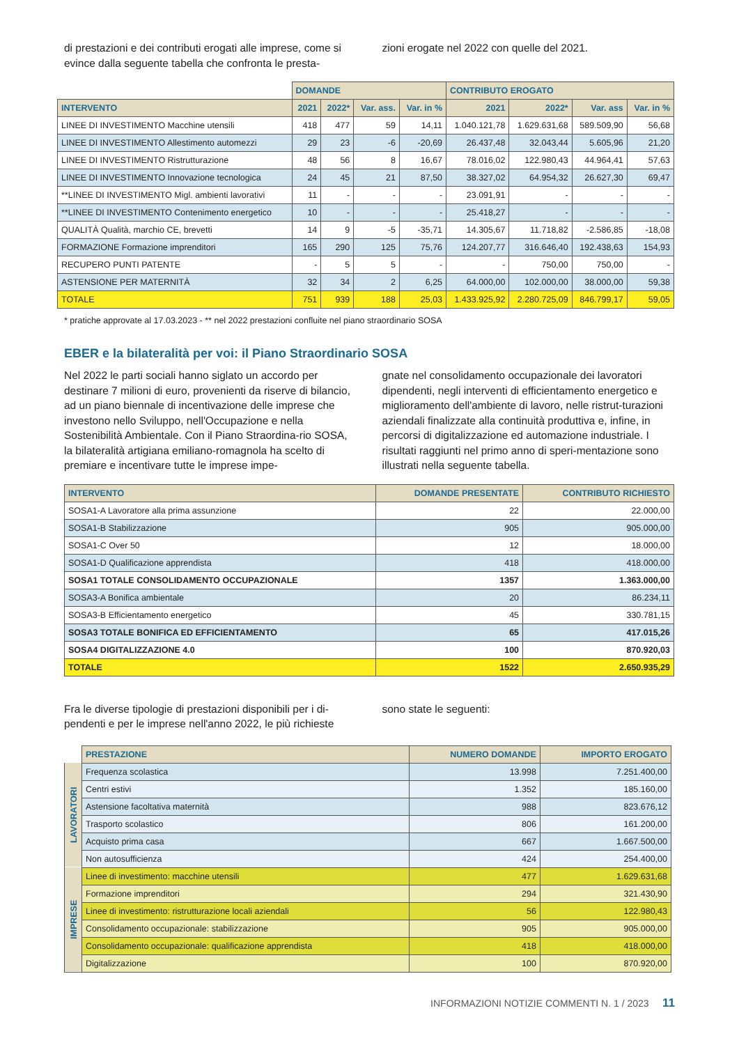di prestazioni e dei contributi erogati alle imprese, come si evince dalla seguente tabella che confronta le presta-
zioni erogate nel 2022 con quelle del 2021.
| | DOMANDE | | | | CONTRIBUTO EROGATO | | | |
| --- | --- | --- | --- | --- | --- | --- | --- | --- |
| INTERVENTO | 2021 | 2022* | Var. ass. | Var. in % | 2021 | 2022* | Var. ass | Var. in % |
| LINEE DI INVESTIMENTO Macchine utensili | 418 | 477 | 59 | 14,11 | 1.040.121,78 | 1.629.631,68 | 589.509,90 | 56,68 |
| LINEE DI INVESTIMENTO Allestimento automezzi | 29 | 23 | -6 | -20,69 | 26.437,48 | 32.043,44 | 5.605,96 | 21,20 |
| LINEE DI INVESTIMENTO Ristrutturazione | 48 | 56 | 8 | 16,67 | 78.016,02 | 122.980,43 | 44.964,41 | 57,63 |
| LINEE DI INVESTIMENTO Innovazione tecnologica | 24 | 45 | 21 | 87,50 | 38.327,02 | 64.954,32 | 26.627,30 | 69,47 |
| **LINEE DI INVESTIMENTO Migl. ambienti lavorativi | 11 | - | - | - | 23.091,91 | - | - | - |
| **LINEE DI INVESTIMENTO Contenimento energetico | 10 | - | - | - | 25.418,27 | - | - | - |
| QUALITÀ Qualità, marchio CE, brevetti | 14 | 9 | -5 | -35,71 | 14.305,67 | 11.718,82 | -2.586,85 | -18,08 |
| FORMAZIONE Formazione imprenditori | 165 | 290 | 125 | 75,76 | 124.207,77 | 316.646,40 | 192.438,63 | 154,93 |
| RECUPERO PUNTI PATENTE | - | 5 | 5 | - | - | 750,00 | 750,00 | - |
| ASTENSIONE PER MATERNITÀ | 32 | 34 | 2 | 6,25 | 64.000,00 | 102.000,00 | 38.000,00 | 59,38 |
| TOTALE | 751 | 939 | 188 | 25,03 | 1.433.925,92 | 2.280.725,09 | 846.799,17 | 59,05 |
* pratiche approvate al 17.03.2023 - ** nel 2022 prestazioni confluite nel piano straordinario SOSA
EBER e la bilateralità per voi: il Piano Straordinario SOSA
Nel 2022 le parti sociali hanno siglato un accordo per destinare 7 milioni di euro, provenienti da riserve di bilancio, ad un piano biennale di incentivazione delle imprese che investono nello Sviluppo, nell'Occupazione e nella Sostenibilità Ambientale. Con il Piano Straordina-rio SOSA, la bilateralità artigiana emiliano-romagnola ha scelto di premiare e incentivare tutte le imprese impe-
gnate nel consolidamento occupazionale dei lavoratori dipendenti, negli interventi di efficientamento energetico e miglioramento dell'ambiente di lavoro, nelle ristrut-turazioni aziendali finalizzate alla continuità produttiva e, infine, in percorsi di digitalizzazione ed automazione industriale. I risultati raggiunti nel primo anno di speri-mentazione sono illustrati nella seguente tabella.
| INTERVENTO | DOMANDE PRESENTATE | CONTRIBUTO RICHIESTO |
| --- | --- | --- |
| SOSA1-A Lavoratore alla prima assunzione | 22 | 22.000,00 |
| SOSA1-B Stabilizzazione | 905 | 905.000,00 |
| SOSA1-C Over 50 | 12 | 18.000,00 |
| SOSA1-D Qualificazione apprendista | 418 | 418.000,00 |
| SOSA1 TOTALE CONSOLIDAMENTO OCCUPAZIONALE | 1357 | 1.363.000,00 |
| SOSA3-A Bonifica ambientale | 20 | 86.234,11 |
| SOSA3-B Efficientamento energetico | 45 | 330.781,15 |
| SOSA3 TOTALE BONIFICA ED EFFICIENTAMENTO | 65 | 417.015,26 |
| SOSA4 DIGITALIZZAZIONE 4.0 | 100 | 870.920,03 |
| TOTALE | 1522 | 2.650.935,29 |
Fra le diverse tipologie di prestazioni disponibili per i di-pendenti e per le imprese nell'anno 2022, le più richieste
sono state le seguenti:
| | PRESTAZIONE | NUMERO DOMANDE | IMPORTO EROGATO |
| --- | --- | --- | --- |
| LAVORATORI | Frequenza scolastica | 13.998 | 7.251.400,00 |
| | Centri estivi | 1.352 | 185.160,00 |
| | Astensione facoltativa maternità | 988 | 823.676,12 |
| | Trasporto scolastico | 806 | 161.200,00 |
| | Acquisto prima casa | 667 | 1.667.500,00 |
| | Non autosufficienza | 424 | 254.400,00 |
| IMPRESE | Linee di investimento: macchine utensili | 477 | 1.629.631,68 |
| | Formazione imprenditori | 294 | 321.430,90 |
| | Linee di investimento: ristrutturazione locali aziendali | 56 | 122.980,43 |
| | Consolidamento occupazionale: stabilizzazione | 905 | 905.000,00 |
| | Consolidamento occupazionale: qualificazione apprendista | 418 | 418.000,00 |
| | Digitalizzazione | 100 | 870.920,00 |
INFORMAZIONI NOTIZIE COMMENTI N. 1 / 2023 11